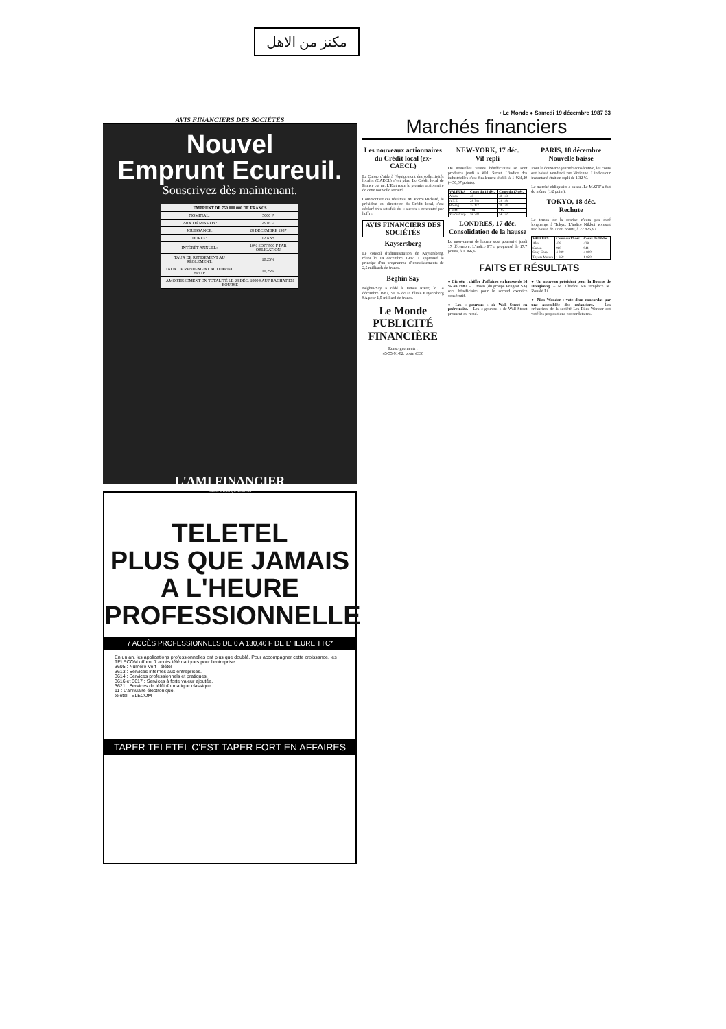مكنز من الاهل
• Le Monde ● Samedi 19 décembre 1987 33
AVIS FINANCIERS DES SOCIÉTÉS
Nouvel
Emprunt Ecureuil.
Souscrivez dès maintenant.
| EMPRUNT DE 750 000 000 DE FRANCS | |
| NOMINAL: | 5000 F |
| PRIX D'ÉMISSION: | 4916 F |
| JOUISSANCE: | 28 DÉCEMBRE 1987 |
| DURÉE: | 12 ANS |
| INTÉRÊT ANNUEL: | 10% SOIT 500 F PAR OBLIGATION |
| TAUX DE RENDEMENT AU RÈGLEMENT: | 10,25% |
| TAUX DE RENDEMENT ACTUARIEL BRUT: | 10,25% |
| AMORTISSEMENT EN TOTALITÉ LE 28 DÉC. 1999 SAUF RACHAT EN BOURSE | |
L'AMI FINANCIER
Caisse d'Epargne Ecureuil
TELETEL
PLUS QUE JAMAIS
A L'HEURE
PROFESSIONNELLE
7 ACCÈS PROFESSIONNELS DE 0 A 130,40 F DE L'HEURE TTC*
En un an, les applications professionnelles ont plus que doublé. Pour accompagner cette croissance, les TELECOM offrent 7 accès télématiques pour l'entreprise.
3605 : Numéro Vert Télétel
3613 : Services internes aux entreprises.
3614 : Services professionnels et pratiques.
3616 et 3617 : Services à forte valeur ajoutée.
3621 : Services de téléinformatique classique.
11 : L'annuaire électronique.
teletel TELECOM
TAPER TELETEL C'EST TAPER FORT EN AFFAIRES
Marchés financiers
Les nouveaux actionnaires du Crédit local (ex-CAECL)
La Caisse d'aide à l'équipement des collectivités locales (CAECL) n'est plus. Le Crédit local de France est né. L'Etat reste le premier actionnaire de cette nouvelle société.
Commentant ces résultats, M. Pierre Richard, le président du directoire du Crédit local, s'est déclaré très satisfait du « succès » rencontré par l'offre.
AVIS FINANCIERS DES SOCIÉTÉS
Kaysersberg
Le conseil d'administration de Kaysersberg, réuni le 14 décembre 1987, a approuvé le principe d'un programme d'investissements de 2,5 milliards de francs.
Béghin Say
Béghin-Say a cédé à James River, le 14 décembre 1987, 50 % de sa filiale Kaysersberg SA pour 1,5 milliard de francs.
Le Monde
PUBLICITÉ FINANCIÈRE
Renseignements :
45-55-91-82, poste 4330
NEW-YORK, 17 déc.
Vif repli
De nouvelles ventes bénéficiaires se sont produites jeudi à Wall Street. L'indice des industrielles s'est finalement établi à 1 924,40 (– 50,07 points).
| VALEURS | Cours du 16 déc. | Cours du 17 déc. |
| --- | --- | --- |
| Alcoa | 48 | 48 1/8 |
| A.T.T. | 28 7/8 | 28 1/8 |
| Boeing | 37 1/2 | 30 1/4 |
| I.B.M. | 119 | 115 |
| Xerox Corp. | 58 7/8 | 56 1/2 |
LONDRES, 17 déc.
Consolidation de la hausse
Le mouvement de hausse s'est poursuivi jeudi 17 décembre. L'indice FT a progressé de 17,7 points, à 1 366,6.
PARIS, 18 décembre
Nouvelle baisse
Pour la deuxième journée consécutive, les cours ont baissé vendredi rue Vivienne. L'indicateur instantané était en repli de 1,32 %.
Le marché obligataire a baissé. Le MATIF a fait de même (1/2 point).
TOKYO, 18 déc.
Rechute
Le temps de la reprise n'aura pas duré longtemps à Tokyo. L'indice Nikkei accusait une baisse de 72,86 points, à 22 826,97.
| VALEURS | Cours du 17 déc. | Cours du 18 déc. |
| --- | --- | --- |
| Akai | 439 | 428 |
| Canon | 960 | 941 |
| Sony Corp. | 4 980 | 4 880 |
| Toyota Motors | 1 850 | 1 820 |
FAITS ET RÉSULTATS
● Citroën : chiffre d'affaires en hausse de 14 % en 1987. – Citroën (du groupe Peugeot SA) sera bénéficiaire pour le second exercice consécutif.
● Les « gourous » de Wall Street en préretraite. – Les « gourous » de Wall Street prennent du recul.
● Un nouveau président pour la Bourse de Hongkong. – M. Charles Sin remplace M. Ronald Li.
● Piles Wonder : vote d'un concordat par une assemblée des créanciers. – Les créanciers de la société Les Piles Wonder ont voté les propositions concordataires.